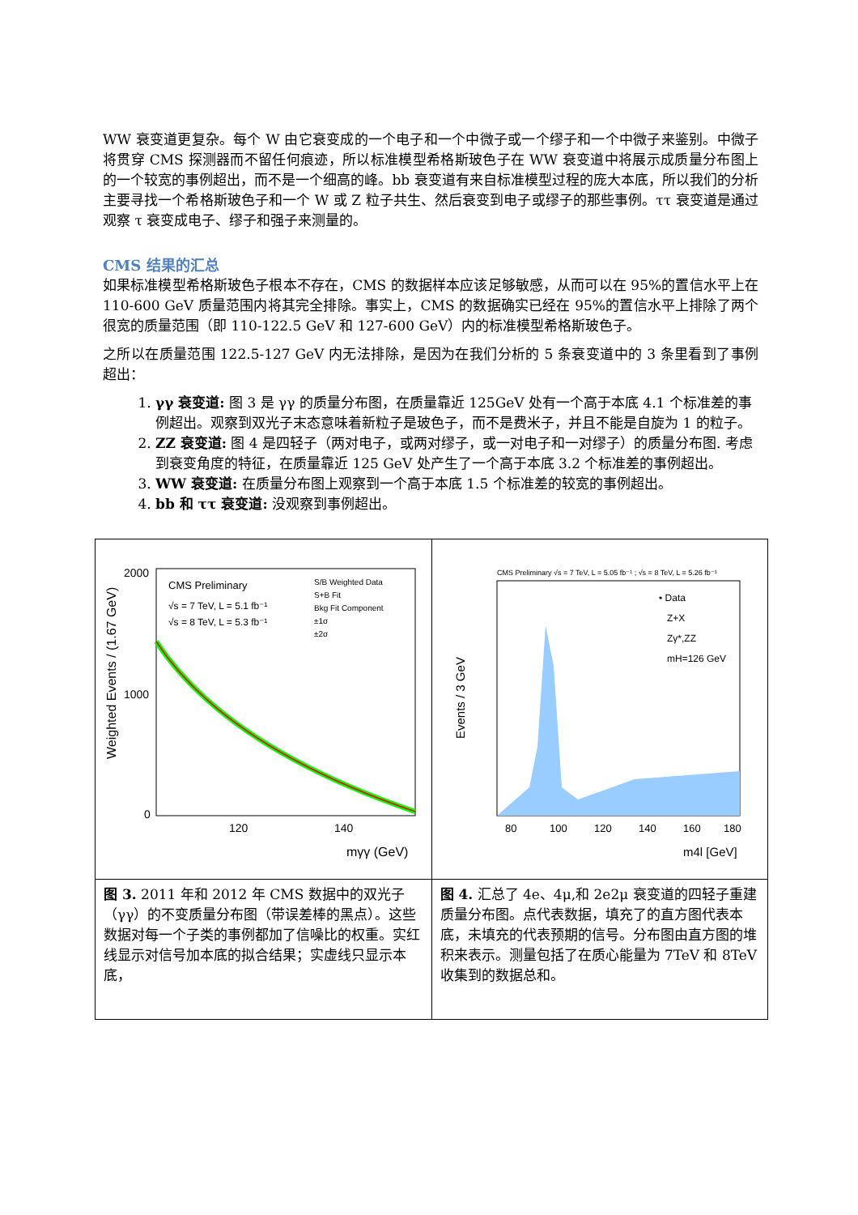WW 衰变道更复杂。每个 W 由它衰变成的一个电子和一个中微子或一个缪子和一个中微子来鉴别。中微子将贯穿 CMS 探测器而不留任何痕迹，所以标准模型希格斯玻色子在 WW 衰变道中将展示成质量分布图上的一个较宽的事例超出，而不是一个细高的峰。bb 衰变道有来自标准模型过程的庞大本底，所以我们的分析主要寻找一个希格斯玻色子和一个 W 或 Z 粒子共生、然后衰变到电子或缪子的那些事例。ττ 衰变道是通过观察 τ 衰变成电子、缪子和强子来测量的。
CMS 结果的汇总
如果标准模型希格斯玻色子根本不存在，CMS 的数据样本应该足够敏感，从而可以在 95%的置信水平上在 110-600 GeV 质量范围内将其完全排除。事实上，CMS 的数据确实已经在 95%的置信水平上排除了两个很宽的质量范围（即 110-122.5 GeV 和 127-600 GeV）内的标准模型希格斯玻色子。
之所以在质量范围 122.5-127 GeV 内无法排除，是因为在我们分析的 5 条衰变道中的 3 条里看到了事例超出：
1. γγ 衰变道: 图 3 是 γγ 的质量分布图，在质量靠近 125GeV 处有一个高于本底 4.1 个标准差的事例超出。观察到双光子末态意味着新粒子是玻色子，而不是费米子，并且不能是自旋为 1 的粒子。
2. ZZ 衰变道: 图 4 是四轻子（两对电子，或两对缪子，或一对电子和一对缪子）的质量分布图. 考虑到衰变角度的特征，在质量靠近 125 GeV 处产生了一个高于本底 3.2 个标准差的事例超出。
3. WW 衰变道: 在质量分布图上观察到一个高于本底 1.5 个标准差的较宽的事例超出。
4. bb 和 ττ 衰变道: 没观察到事例超出。
| Weighted Events / (1.67 GeV) 2000 1000 0 CMS Preliminary √s = 7 TeV, L = 5.1 fb⁻¹ √s = 8 TeV, L = 5.3 fb⁻¹ S/B Weighted Data S+B Fit Bkg Fit Component ±1σ ±2σ 120 140 mγγ (GeV) | CMS Preliminary √s = 7 TeV, L = 5.05 fb⁻¹ ; √s = 8 TeV, L = 5.26 fb⁻¹ Events / 3 GeV • Data Z+X Zγ*,ZZ mH=126 GeV 80 100 120 140 160 180 m4l [GeV] |
| 图 3. 2011 年和 2012 年 CMS 数据中的双光子（γγ）的不变质量分布图（带误差棒的黑点）。这些数据对每一个子类的事例都加了信噪比的权重。实红线显示对信号加本底的拟合结果；实虚线只显示本底， | 图 4. 汇总了 4e、4μ,和 2e2μ 衰变道的四轻子重建质量分布图。点代表数据，填充了的直方图代表本底，未填充的代表预期的信号。分布图由直方图的堆积来表示。测量包括了在质心能量为 7TeV 和 8TeV 收集到的数据总和。 |